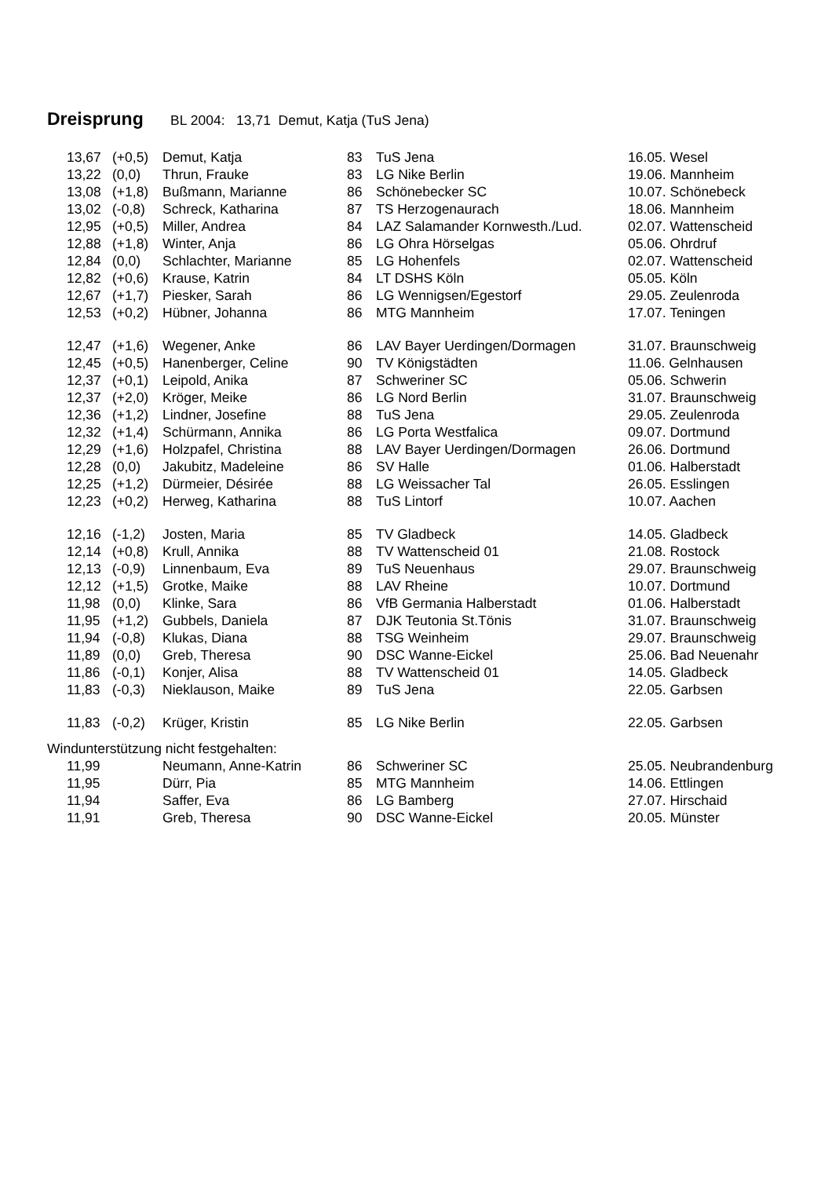Dreisprung BL 2004: 13,71 Demut, Katja (TuS Jena)
| | 13,67 | (+0,5) | Demut, Katja | 83 | TuS Jena | 16.05. Wesel |
| | 13,22 | (0,0) | Thrun, Frauke | 83 | LG Nike Berlin | 19.06. Mannheim |
| | 13,08 | (+1,8) | Bußmann, Marianne | 86 | Schönebecker SC | 10.07. Schönebeck |
| | 13,02 | (-0,8) | Schreck, Katharina | 87 | TS Herzogenaurach | 18.06. Mannheim |
| | 12,95 | (+0,5) | Miller, Andrea | 84 | LAZ Salamander Kornwesth./Lud. | 02.07. Wattenscheid |
| | 12,88 | (+1,8) | Winter, Anja | 86 | LG Ohra Hörselgas | 05.06. Ohrdruf |
| | 12,84 | (0,0) | Schlachter, Marianne | 85 | LG Hohenfels | 02.07. Wattenscheid |
| | 12,82 | (+0,6) | Krause, Katrin | 84 | LT DSHS Köln | 05.05. Köln |
| | 12,67 | (+1,7) | Piesker, Sarah | 86 | LG Wennigsen/Egestorf | 29.05. Zeulenroda |
| | 12,53 | (+0,2) | Hübner, Johanna | 86 | MTG Mannheim | 17.07. Teningen |
| | 12,47 | (+1,6) | Wegener, Anke | 86 | LAV Bayer Uerdingen/Dormagen | 31.07. Braunschweig |
| | 12,45 | (+0,5) | Hanenberger, Celine | 90 | TV Königstädten | 11.06. Gelnhausen |
| | 12,37 | (+0,1) | Leipold, Anika | 87 | Schweriner SC | 05.06. Schwerin |
| | 12,37 | (+2,0) | Kröger, Meike | 86 | LG Nord Berlin | 31.07. Braunschweig |
| | 12,36 | (+1,2) | Lindner, Josefine | 88 | TuS Jena | 29.05. Zeulenroda |
| | 12,32 | (+1,4) | Schürmann, Annika | 86 | LG Porta Westfalica | 09.07. Dortmund |
| | 12,29 | (+1,6) | Holzpafel, Christina | 88 | LAV Bayer Uerdingen/Dormagen | 26.06. Dortmund |
| | 12,28 | (0,0) | Jakubitz, Madeleine | 86 | SV Halle | 01.06. Halberstadt |
| | 12,25 | (+1,2) | Dürmeier, Désirée | 88 | LG Weissacher Tal | 26.05. Esslingen |
| | 12,23 | (+0,2) | Herweg, Katharina | 88 | TuS Lintorf | 10.07. Aachen |
| | 12,16 | (-1,2) | Josten, Maria | 85 | TV Gladbeck | 14.05. Gladbeck |
| | 12,14 | (+0,8) | Krull, Annika | 88 | TV Wattenscheid 01 | 21.08. Rostock |
| | 12,13 | (-0,9) | Linnenbaum, Eva | 89 | TuS Neuenhaus | 29.07. Braunschweig |
| | 12,12 | (+1,5) | Grotke, Maike | 88 | LAV Rheine | 10.07. Dortmund |
| | 11,98 | (0,0) | Klinke, Sara | 86 | VfB Germania Halberstadt | 01.06. Halberstadt |
| | 11,95 | (+1,2) | Gubbels, Daniela | 87 | DJK Teutonia St.Tönis | 31.07. Braunschweig |
| | 11,94 | (-0,8) | Klukas, Diana | 88 | TSG Weinheim | 29.07. Braunschweig |
| | 11,89 | (0,0) | Greb, Theresa | 90 | DSC Wanne-Eickel | 25.06. Bad Neuenahr |
| | 11,86 | (-0,1) | Konjer, Alisa | 88 | TV Wattenscheid 01 | 14.05. Gladbeck |
| | 11,83 | (-0,3) | Nieklauson, Maike | 89 | TuS Jena | 22.05. Garbsen |
| | 11,83 | (-0,2) | Krüger, Kristin | 85 | LG Nike Berlin | 22.05. Garbsen |
Windunterstützung nicht festgehalten:
| | 11,99 | | Neumann, Anne-Katrin | 86 | Schweriner SC | 25.05. Neubrandenburg |
| | 11,95 | | Dürr, Pia | 85 | MTG Mannheim | 14.06. Ettlingen |
| | 11,94 | | Saffer, Eva | 86 | LG Bamberg | 27.07. Hirschaid |
| | 11,91 | | Greb, Theresa | 90 | DSC Wanne-Eickel | 20.05. Münster |